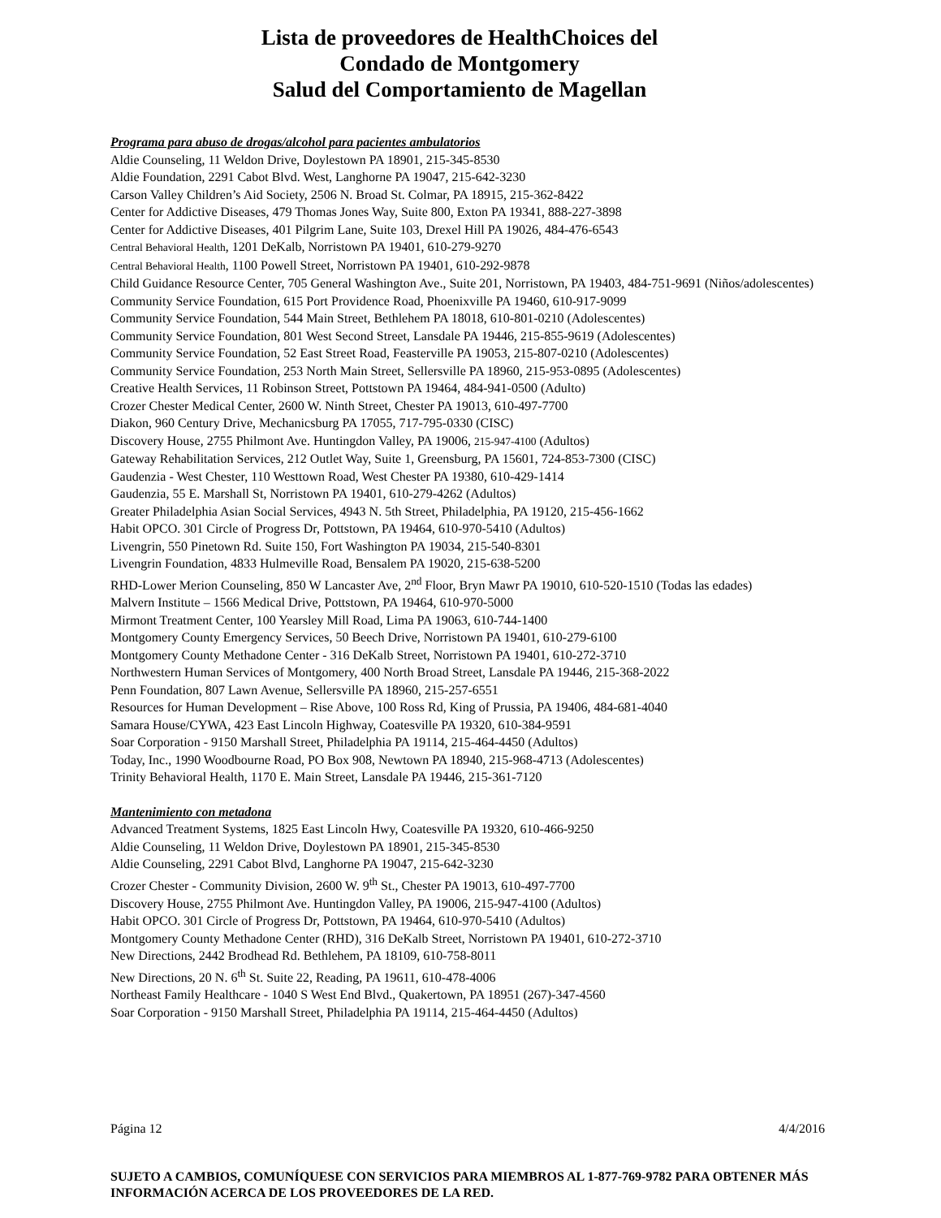Lista de proveedores de HealthChoices del
Condado de Montgomery
Salud del Comportamiento de Magellan
Programa para abuso de drogas/alcohol para pacientes ambulatorios
Aldie Counseling, 11 Weldon Drive, Doylestown PA 18901, 215-345-8530
Aldie Foundation, 2291 Cabot Blvd. West, Langhorne PA 19047, 215-642-3230
Carson Valley Children’s Aid Society, 2506 N. Broad St. Colmar, PA 18915, 215-362-8422
Center for Addictive Diseases, 479 Thomas Jones Way, Suite 800, Exton PA 19341, 888-227-3898
Center for Addictive Diseases, 401 Pilgrim Lane, Suite 103, Drexel Hill PA 19026, 484-476-6543
Central Behavioral Health, 1201 DeKalb, Norristown PA 19401, 610-279-9270
Central Behavioral Health, 1100 Powell Street, Norristown PA 19401, 610-292-9878
Child Guidance Resource Center, 705 General Washington Ave., Suite 201, Norristown, PA 19403, 484-751-9691 (Niños/adolescentes)
Community Service Foundation, 615 Port Providence Road, Phoenixville PA 19460, 610-917-9099
Community Service Foundation, 544 Main Street, Bethlehem PA 18018, 610-801-0210 (Adolescentes)
Community Service Foundation, 801 West Second Street, Lansdale PA 19446, 215-855-9619 (Adolescentes)
Community Service Foundation, 52 East Street Road, Feasterville PA 19053, 215-807-0210 (Adolescentes)
Community Service Foundation, 253 North Main Street, Sellersville PA 18960, 215-953-0895 (Adolescentes)
Creative Health Services, 11 Robinson Street, Pottstown PA 19464, 484-941-0500 (Adulto)
Crozer Chester Medical Center, 2600 W. Ninth Street, Chester PA 19013, 610-497-7700
Diakon, 960 Century Drive, Mechanicsburg PA 17055, 717-795-0330 (CISC)
Discovery House, 2755 Philmont Ave. Huntingdon Valley, PA 19006, 215-947-4100 (Adultos)
Gateway Rehabilitation Services, 212 Outlet Way, Suite 1, Greensburg, PA 15601, 724-853-7300 (CISC)
Gaudenzia - West Chester, 110 Westtown Road, West Chester PA 19380, 610-429-1414
Gaudenzia, 55 E. Marshall St, Norristown PA 19401, 610-279-4262 (Adultos)
Greater Philadelphia Asian Social Services, 4943 N. 5th Street, Philadelphia, PA 19120, 215-456-1662
Habit OPCO. 301 Circle of Progress Dr, Pottstown, PA 19464, 610-970-5410 (Adultos)
Livengrin, 550 Pinetown Rd. Suite 150, Fort Washington PA 19034, 215-540-8301
Livengrin Foundation, 4833 Hulmeville Road, Bensalem PA 19020, 215-638-5200
RHD-Lower Merion Counseling, 850 W Lancaster Ave, 2<sup>nd</sup> Floor, Bryn Mawr PA 19010, 610-520-1510 (Todas las edades)
Malvern Institute – 1566 Medical Drive, Pottstown, PA 19464, 610-970-5000
Mirmont Treatment Center, 100 Yearsley Mill Road, Lima PA 19063, 610-744-1400
Montgomery County Emergency Services, 50 Beech Drive, Norristown PA 19401, 610-279-6100
Montgomery County Methadone Center - 316 DeKalb Street, Norristown PA 19401, 610-272-3710
Northwestern Human Services of Montgomery, 400 North Broad Street, Lansdale PA 19446, 215-368-2022
Penn Foundation, 807 Lawn Avenue, Sellersville PA 18960, 215-257-6551
Resources for Human Development – Rise Above, 100 Ross Rd, King of Prussia, PA 19406, 484-681-4040
Samara House/CYWA, 423 East Lincoln Highway, Coatesville PA 19320, 610-384-9591
Soar Corporation - 9150 Marshall Street, Philadelphia PA 19114, 215-464-4450 (Adultos)
Today, Inc., 1990 Woodbourne Road, PO Box 908, Newtown PA 18940, 215-968-4713 (Adolescentes)
Trinity Behavioral Health, 1170 E. Main Street, Lansdale PA 19446, 215-361-7120
Mantenimiento con metadona
Advanced Treatment Systems, 1825 East Lincoln Hwy, Coatesville PA 19320, 610-466-9250
Aldie Counseling, 11 Weldon Drive, Doylestown PA 18901, 215-345-8530
Aldie Counseling, 2291 Cabot Blvd, Langhorne PA 19047, 215-642-3230
Crozer Chester - Community Division, 2600 W. 9<sup>th</sup> St., Chester PA 19013, 610-497-7700
Discovery House, 2755 Philmont Ave. Huntingdon Valley, PA 19006, 215-947-4100 (Adultos)
Habit OPCO. 301 Circle of Progress Dr, Pottstown, PA 19464, 610-970-5410 (Adultos)
Montgomery County Methadone Center (RHD), 316 DeKalb Street, Norristown PA 19401, 610-272-3710
New Directions, 2442 Brodhead Rd. Bethlehem, PA 18109, 610-758-8011
New Directions, 20 N. 6<sup>th</sup> St. Suite 22, Reading, PA 19611, 610-478-4006
Northeast Family Healthcare - 1040 S West End Blvd., Quakertown, PA 18951 (267)-347-4560
Soar Corporation - 9150 Marshall Street, Philadelphia PA 19114, 215-464-4450 (Adultos)
Página 12 4/4/2016
SUJETO A CAMBIOS, COMUNÍQUESE CON SERVICIOS PARA MIEMBROS AL 1-877-769-9782 PARA OBTENER MÁS INFORMACIÓN ACERCA DE LOS PROVEEDORES DE LA RED.